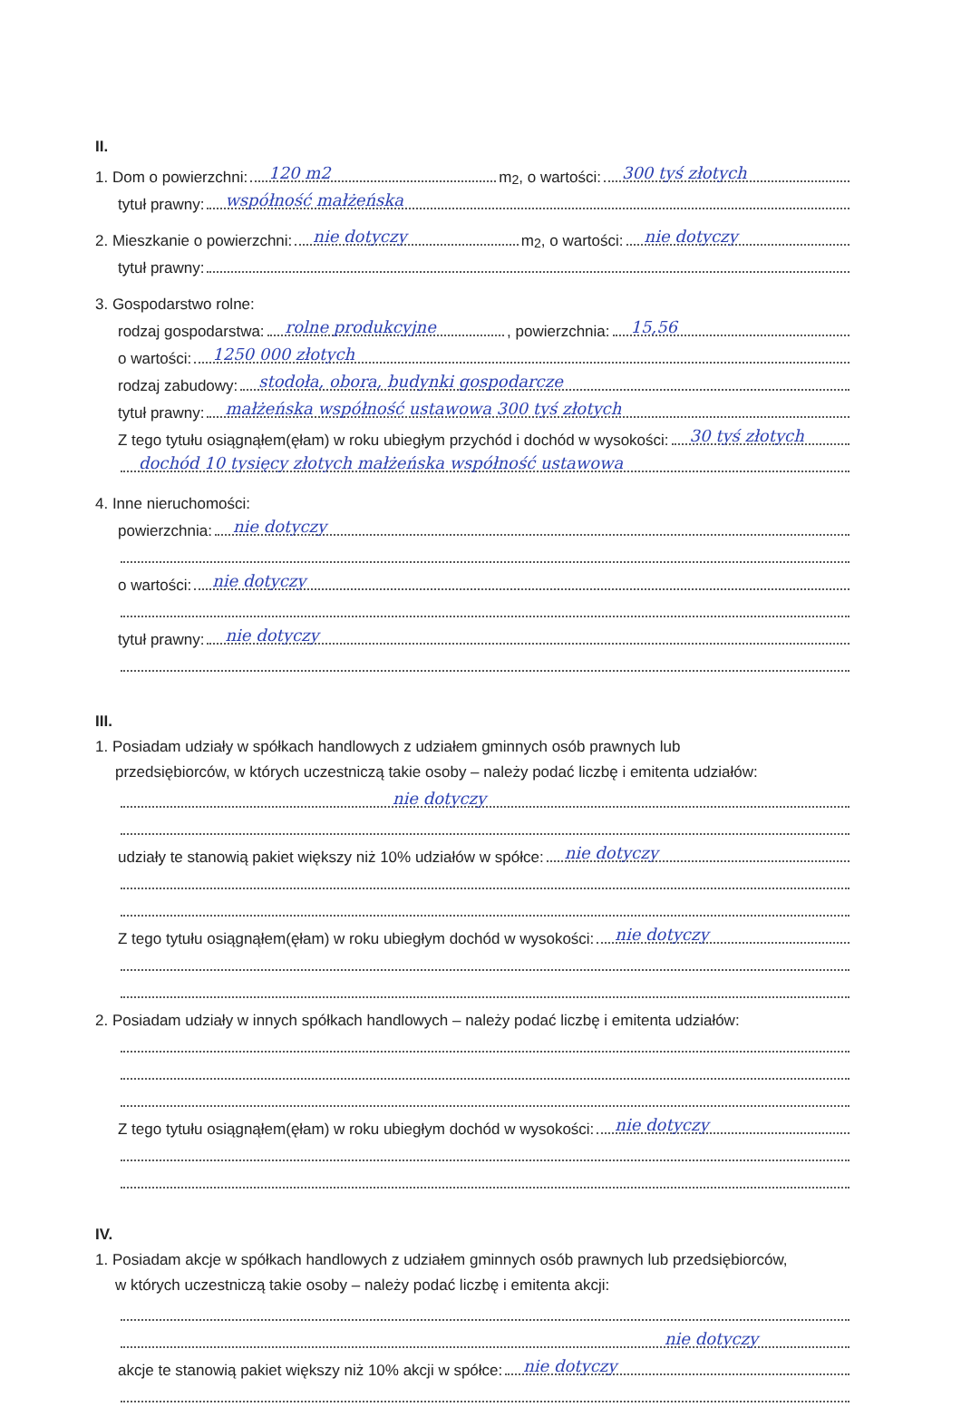II.
1. Dom o powierzchni:
120 m2
m<sup>2</sup>, o wartości:
300 tyś złotych
tytuł prawny:
współność małżeńska
2. Mieszkanie o powierzchni:
nie dotyczy
m<sup>2</sup>, o wartości:
nie dotyczy
tytuł prawny:
3. Gospodarstwo rolne:
rodzaj gospodarstwa:
rolne produkcyjne, powierzchnia:
15,56
o wartości:
1250 000 złotych
rodzaj zabudowy:
stodoła, obora, budynki gospodarcze
tytuł prawny:
małżeńska współność ustawowa 300 tyś złotych
Z tego tytułu osiągnąłem(ęłam) w roku ubiegłym przychód i dochód w wysokości:
30 tyś złotych
dochód 10 tysięcy złotych małżeńska współność ustawowa
4. Inne nieruchomości:
powierzchnia:
nie dotyczy
o wartości:
nie dotyczy
tytuł prawny:
nie dotyczy
III.
1. Posiadam udziały w spółkach handlowych z udziałem gminnych osób prawnych lub
przedsiębiorców, w których uczestniczą takie osoby – należy podać liczbę i emitenta udziałów:
nie dotyczy
udziały te stanowią pakiet większy niż 10% udziałów w spółce:
nie dotyczy
Z tego tytułu osiągnąłem(ęłam) w roku ubiegłym dochód w wysokości:
nie dotyczy
2. Posiadam udziały w innych spółkach handlowych – należy podać liczbę i emitenta udziałów:
Z tego tytułu osiągnąłem(ęłam) w roku ubiegłym dochód w wysokości:
nie dotyczy
IV.
1. Posiadam akcje w spółkach handlowych z udziałem gminnych osób prawnych lub przedsiębiorców,
w których uczestniczą takie osoby – należy podać liczbę i emitenta akcji:
nie dotyczy
akcje te stanowią pakiet większy niż 10% akcji w spółce:
nie dotyczy